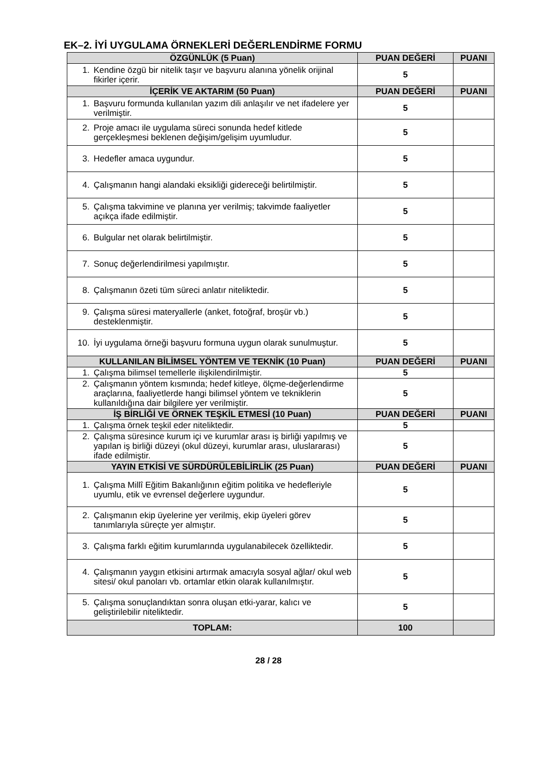EK–2. İYİ UYGULAMA ÖRNEKLERİ DEĞERLENDİRME FORMU
| ÖZGÜNLÜK (5 Puan) | PUAN DEĞERİ | PUANI |
| --- | --- | --- |
| 1. Kendine özgü bir nitelik taşır ve başvuru alanına yönelik orijinal fikirler içerir. | 5 | |
| İÇERİK VE AKTARIM (50 Puan) | PUAN DEĞERİ | PUANI |
| 1. Başvuru formunda kullanılan yazım dili anlaşılır ve net ifadelere yer verilmiştir. | 5 | |
| 2. Proje amacı ile uygulama süreci sonunda hedef kitlede gerçekleşmesi beklenen değişim/gelişim uyumludur. | 5 | |
| 3. Hedefler amaca uygundur. | 5 | |
| 4. Çalışmanın hangi alandaki eksikliği gidereceği belirtilmiştir. | 5 | |
| 5. Çalışma takvimine ve planına yer verilmiş; takvimde faaliyetler açıkça ifade edilmiştir. | 5 | |
| 6. Bulgular net olarak belirtilmiştir. | 5 | |
| 7. Sonuç değerlendirilmesi yapılmıştır. | 5 | |
| 8. Çalışmanın özeti tüm süreci anlatır niteliktedir. | 5 | |
| 9. Çalışma süresi materyallerle (anket, fotoğraf, broşür vb.) desteklenmiştir. | 5 | |
| 10. İyi uygulama örneği başvuru formuna uygun olarak sunulmuştur. | 5 | |
| KULLANILAN BİLİMSEL YÖNTEM VE TEKNİK (10 Puan) | PUAN DEĞERİ | PUANI |
| 1. Çalışma bilimsel temellerle ilişkilendirilmiştir. | 5 | |
| 2. Çalışmanın yöntem kısmında; hedef kitleye, ölçme-değerlendirme araçlarına, faaliyetlerde hangi bilimsel yöntem ve tekniklerin kullanıldığına dair bilgilere yer verilmiştir. | 5 | |
| İŞ BİRLİĞİ VE ÖRNEK TEŞKİL ETMESİ (10 Puan) | PUAN DEĞERİ | PUANI |
| 1. Çalışma örnek teşkil eder niteliktedir. | 5 | |
| 2. Çalışma süresince kurum içi ve kurumlar arası iş birliği yapılmış ve yapılan iş birliği düzeyi (okul düzeyi, kurumlar arası, uluslararası) ifade edilmiştir. | 5 | |
| YAYIN ETKİSİ VE SÜRDÜRÜLEBİLİRLİK (25 Puan) | PUAN DEĞERİ | PUANI |
| 1. Çalışma Millî Eğitim Bakanlığının eğitim politika ve hedefleriyle uyumlu, etik ve evrensel değerlere uygundur. | 5 | |
| 2. Çalışmanın ekip üyelerine yer verilmiş, ekip üyeleri görev tanımlarıyla süreçte yer almıştır. | 5 | |
| 3. Çalışma farklı eğitim kurumlarında uygulanabilecek özelliktedir. | 5 | |
| 4. Çalışmanın yaygın etkisini artırmak amacıyla sosyal ağlar/ okul web sitesi/ okul panoları vb. ortamlar etkin olarak kullanılmıştır. | 5 | |
| 5. Çalışma sonuçlandıktan sonra oluşan etki-yarar, kalıcı ve geliştirilebilir niteliktedir. | 5 | |
| TOPLAM: | 100 | |
28 / 28